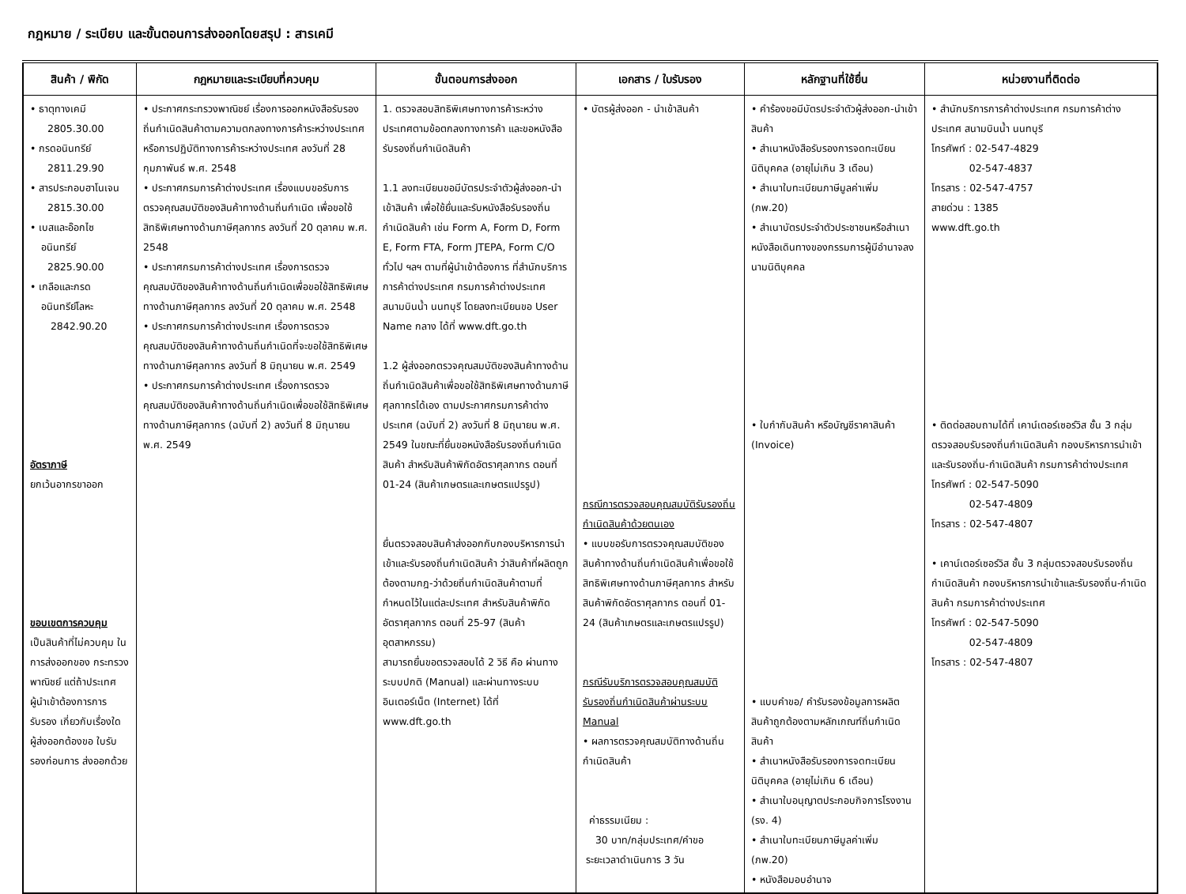กฎหมาย / ระเบียบ และขั้นตอนการส่งออกโดยสรุป : สารเคมี
| สินค้า / พิกัด | กฎหมายและระเบียบที่ควบคุม | ขั้นตอนการส่งออก | เอกสาร / ใบรับรอง | หลักฐานที่ใช้ยื่น | หน่วยงานที่ติดต่อ |
| --- | --- | --- | --- | --- | --- |
| • ธาตุทางเคมี 2805.30.00 • กรดอนินทรีย์ 2811.29.90 • สารประกอบฮาโนเจน 2815.30.00 • เบสและอ๊อกไซ อนินทรีย์ 2825.90.00 • เกลือและกรด อนินทรีย์โลหะ 2842.90.20 อัตราภาษี ยกเว้นอากรขาออก ขอบเขตการควบคุม เป็นสินค้าที่ไม่ควบคุม ในการส่งออกของ กระทรวงพาณิชย์ แต่ถ้าประเทศผู้นำเข้าต้องการการรับรอง เกี่ยวกับเรื่องใด ผู้ส่งออกต้องขอ ใบรับรองก่อนการ ส่งออกด้วย | • ประกาศกระทรวงพาณิชย์ เรื่องการออกหนังสือรับรองถิ่นกำเนิดสินค้าตามความตกลงทางการค้าระหว่างประเทศ หรือการปฏิบัติทางการค้าระหว่างประเทศ ลงวันที่ 28 กุมภาพันธ์ พ.ศ. 2548 • ประกาศกรมการค้าต่างประเทศ เรื่องแบบขอรับการตรวจคุณสมบัติของสินค้าทางด้านถิ่นกำเนิด เพื่อขอใช้สิทธิพิเศษทางด้านภาษีศุลกากร ลงวันที่ 20 ตุลาคม พ.ศ. 2548 • ประกาศกรมการค้าต่างประเทศ เรื่องการตรวจคุณสมบัติของสินค้าทางด้านถิ่นกำเนิดเพื่อขอใช้สิทธิพิเศษทางด้านภาษีศุลกากร ลงวันที่ 20 ตุลาคม พ.ศ. 2548 • ประกาศกรมการค้าต่างประเทศ เรื่องการตรวจคุณสมบัติของสินค้าทางด้านถิ่นกำเนิดที่จะขอใช้สิทธิพิเศษทางด้านภาษีศุลกากร ลงวันที่ 8 มิถุนายน พ.ศ. 2549 • ประกาศกรมการค้าต่างประเทศ เรื่องการตรวจคุณสมบัติของสินค้าทางด้านถิ่นกำเนิดเพื่อขอใช้สิทธิพิเศษทางด้านภาษีศุลกากร (ฉบับที่ 2) ลงวันที่ 8 มิถุนายน พ.ศ. 2549 | 1. ตรวจสอบสิทธิพิเศษทางการค้าระหว่างประเทศตามข้อตกลงทางการค้า และขอหนังสือรับรองถิ่นกำเนิดสินค้า 1.1 ลงทะเบียนขอมีบัตรประจำตัวผู้ส่งออก-นำเข้าสินค้า เพื่อใช้ยื่นและรับหนังสือรับรองถิ่นกำเนิดสินค้า เช่น Form A, Form D, Form E, Form FTA, Form JTEPA, Form C/O ทั่วไป ฯลฯ ตามที่ผู้นำเข้าต้องการ ที่สำนักบริการการค้าต่างประเทศ กรมการค้าต่างประเทศ สนามบินน้ำ นนทบุรี โดยลงทะเบียนขอ User Name กลาง ได้ที่ www.dft.go.th 1.2 ผู้ส่งออกตรวจคุณสมบัติของสินค้าทางด้านถิ่นกำเนิดสินค้าเพื่อขอใช้สิทธิพิเศษทางด้านภาษีศุลกากรได้เอง ตามประกาศกรมการค้าต่างประเทศ (ฉบับที่ 2) ลงวันที่ 8 มิถุนายน พ.ศ. 2549 ในขณะที่ยื่นขอหนังสือรับรองถิ่นกำเนิดสินค้า สำหรับสินค้าพิกัดอัตราศุลกากร ตอนที่ 01-24 (สินค้าเกษตรและเกษตรแปรรูป) ยื่นตรวจสอบสินค้าส่งออกกับกองบริหารการนำเข้าและรับรองถิ่นกำเนิดสินค้า ว่าสินค้าที่ผลิตถูกต้องตามกฎ-ว่าด้วยถิ่นกำเนิดสินค้าตามที่กำหนดไว้ในแต่ละประเทศ สำหรับสินค้าพิกัดอัตราศุลกากร ตอนที่ 25-97 (สินค้าอุตสาหกรรม) สามารถยื่นขอตรวจสอบได้ 2 วิธี คือ ผ่านทางระบบปกติ (Manual) และผ่านทางระบบอินเตอร์เน็ต (Internet) ได้ที่ www.dft.go.th | • บัตรผู้ส่งออก - นำเข้าสินค้า กรณีการตรวจสอบคุณสมบัติรับรองถิ่นกำเนิดสินค้าด้วยตนเอง • แบบขอรับการตรวจคุณสมบัติของสินค้าทางด้านถิ่นกำเนิดสินค้าเพื่อขอใช้สิทธิพิเศษทางด้านภาษีศุลกากร สำหรับสินค้าพิกัดอัตราศุลกากร ตอนที่ 01-24 (สินค้าเกษตรและเกษตรแปรรูป) กรณีรับบริการตรวจสอบคุณสมบัติรับรองถิ่นกำเนิดสินค้าผ่านระบบ Manual • ผลการตรวจคุณสมบัติทางด้านถิ่นกำเนิดสินค้า ค่าธรรมเนียม : 30 บาท/กลุ่มประเทศ/คำขอ ระยะเวลาดำเนินการ 3 วัน | • คำร้องขอมีบัตรประจำตัวผู้ส่งออก-นำเข้าสินค้า • สำเนาหนังสือรับรองการจดทะเบียนนิติบุคคล (อายุไม่เกิน 3 เดือน) • สำเนาใบทะเบียนภาษีมูลค่าเพิ่ม (ภพ.20) • สำเนาบัตรประจำตัวประชาชนหรือสำเนาหนังสือเดินทางของกรรมการผู้มีอำนาจลงนามนิติบุคคล • ใบกำกับสินค้า หรือบัญชีราคาสินค้า (Invoice) • แบบคำขอ/ คำรับรองข้อมูลการผลิตสินค้าถูกต้องตามหลักเกณฑ์ถิ่นกำเนิดสินค้า • สำเนาหนังสือรับรองการจดทะเบียนนิติบุคคล (อายุไม่เกิน 6 เดือน) • สำเนาใบอนุญาตประกอบกิจการโรงงาน (รง. 4) • สำเนาใบทะเบียนภาษีมูลค่าเพิ่ม (ภพ.20) • หนังสือมอบอำนาจ | • สำนักบริการการค้าต่างประเทศ กรมการค้าต่างประเทศ สนามบินน้ำ นนทบุรี โทรศัพท์ : 02-547-4829 02-547-4837 โทรสาร : 02-547-4757 สายด่วน : 1385 www.dft.go.th • ติดต่อสอบถามได้ที่ เคาน์เตอร์เซอร์วิส ชั้น 3 กลุ่มตรวจสอบรับรองถิ่นกำเนิดสินค้า กองบริหารการนำเข้าและรับรองถิ่น-กำเนิดสินค้า กรมการค้าต่างประเทศ โทรศัพท์ : 02-547-5090 02-547-4809 โทรสาร : 02-547-4807 • เคาน์เตอร์เซอร์วิส ชั้น 3 กลุ่มตรวจสอบรับรองถิ่นกำเนิดสินค้า กองบริหารการนำเข้าและรับรองถิ่น-กำเนิดสินค้า กรมการค้าต่างประเทศ โทรศัพท์ : 02-547-5090 02-547-4809 โทรสาร : 02-547-4807 |